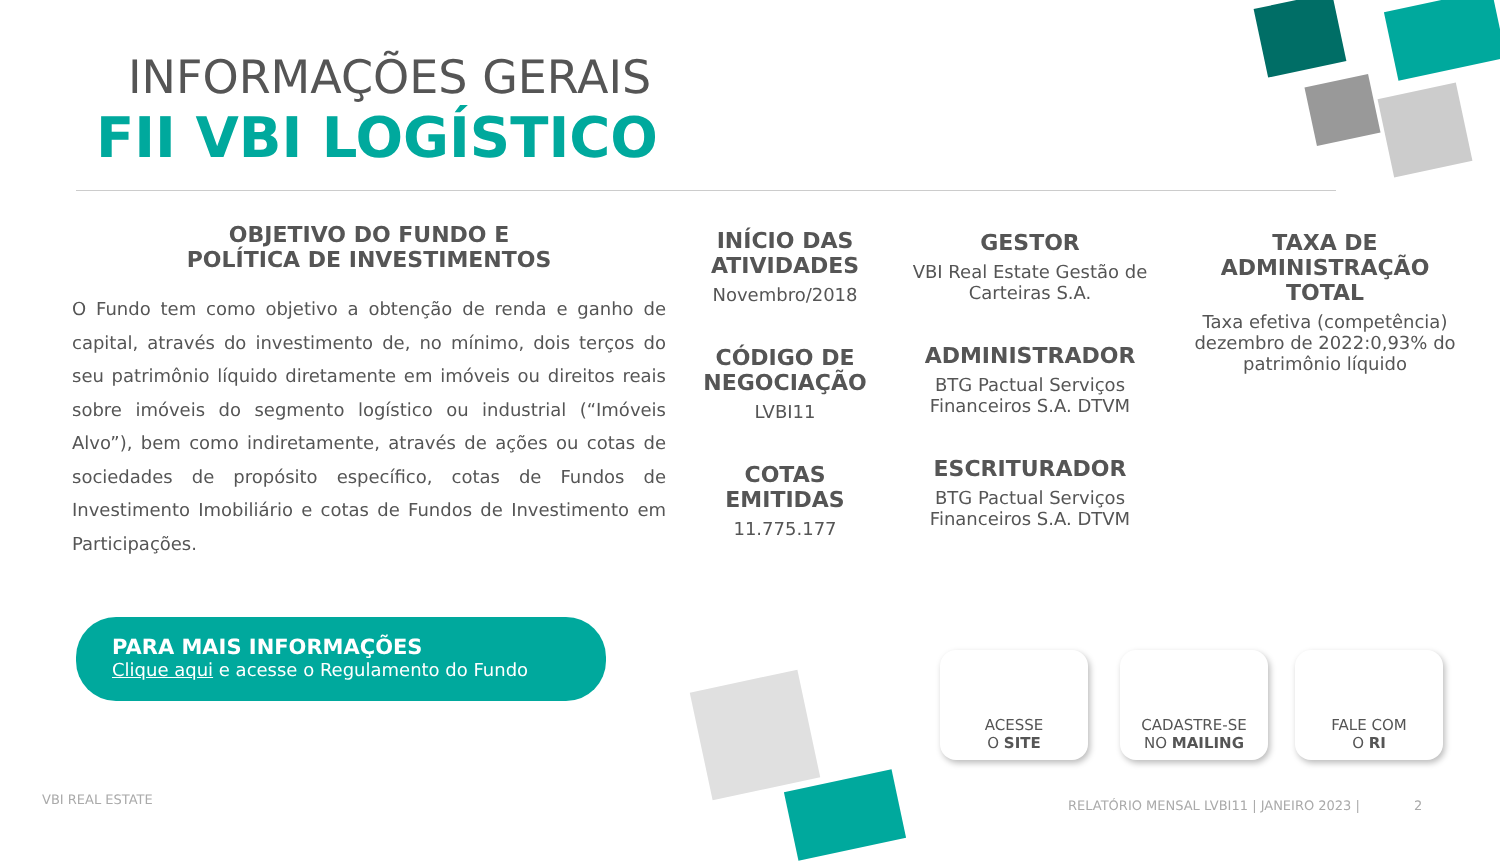INFORMAÇÕES GERAIS
FII VBI LOGÍSTICO
OBJETIVO DO FUNDO E
POLÍTICA DE INVESTIMENTOS
O Fundo tem como objetivo a obtenção de renda e ganho de capital, através do investimento de, no mínimo, dois terços do seu patrimônio líquido diretamente em imóveis ou direitos reais sobre imóveis do segmento logístico ou industrial (“Imóveis Alvo”), bem como indiretamente, através de ações ou cotas de sociedades de propósito específico, cotas de Fundos de Investimento Imobiliário e cotas de Fundos de Investimento em Participações.
INÍCIO DAS ATIVIDADES
Novembro/2018
CÓDIGO DE NEGOCIAÇÃO
LVBI11
COTAS EMITIDAS
11.775.177
GESTOR
VBI Real Estate Gestão de Carteiras S.A.
ADMINISTRADOR
BTG Pactual Serviços Financeiros S.A. DTVM
ESCRITURADOR
BTG Pactual Serviços Financeiros S.A. DTVM
TAXA DE ADMINISTRAÇÃO TOTAL
Taxa efetiva (competência) dezembro de 2022:0,93% do patrimônio líquido
PARA MAIS INFORMAÇÕES
Clique aqui e acesse o Regulamento do Fundo
ACESSE
O SITE
CADASTRE-SE
NO MAILING
FALE COM
O RI
VBI REAL ESTATE
RELATÓRIO MENSAL LVBI11 | JANEIRO 2023 | 2